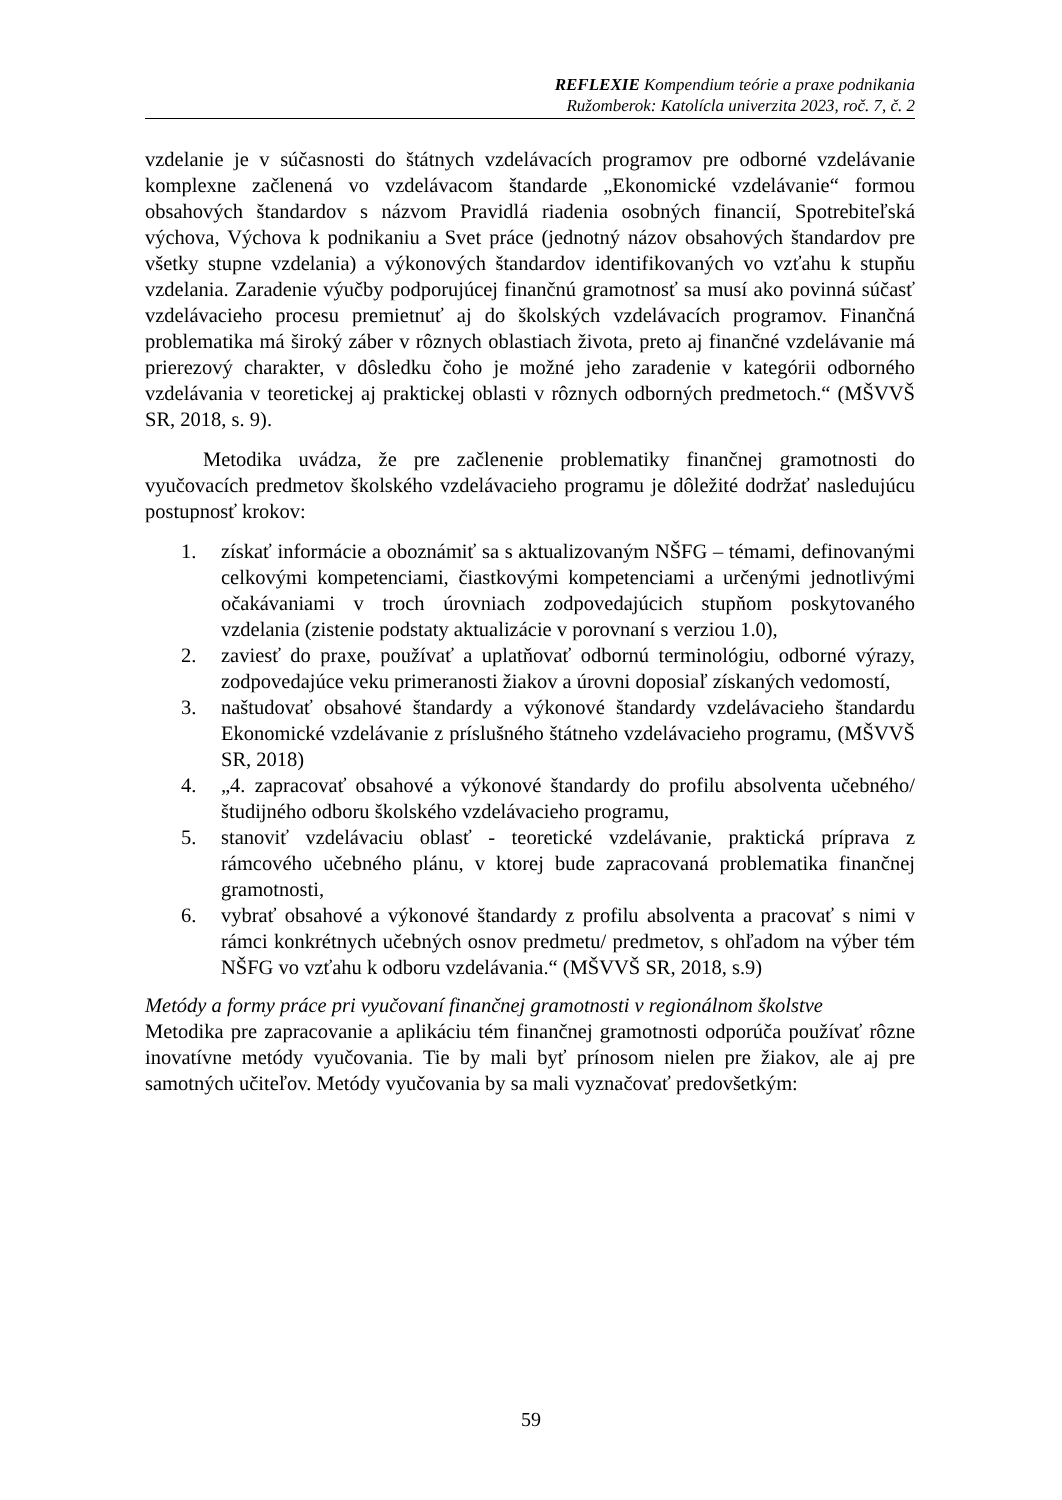REFLEXIE Kompendium teórie a praxe podnikania
Ružomberok: Katolícla univerzita 2023, roč. 7, č. 2
vzdelanie je v súčasnosti do štátnych vzdelávacích programov pre odborné vzdelávanie komplexne začlenená vo vzdelávacom štandarde „Ekonomické vzdelávanie“ formou obsahových štandardov s názvom Pravidlá riadenia osobných financií, Spotrebiteľská výchova, Výchova k podnikaniu a Svet práce (jednotný názov obsahových štandardov pre všetky stupne vzdelania) a výkonových štandardov identifikovaných vo vzťahu k stupňu vzdelania. Zaradenie výučby podporujúcej finančnú gramotnosť sa musí ako povinná súčasť vzdelávacieho procesu premietnuť aj do školských vzdelávacích programov. Finančná problematika má široký záber v rôznych oblastiach života, preto aj finančné vzdelávanie má prierezový charakter, v dôsledku čoho je možné jeho zaradenie v kategórii odborného vzdelávania v teoretickej aj praktickej oblasti v rôznych odborných predmetoch.“ (MŠVVŠ SR, 2018, s. 9).
Metodika uvádza, že pre začlenenie problematiky finančnej gramotnosti do vyučovacích predmetov školského vzdelávacieho programu je dôležité dodržať nasledujúcu postupnosť krokov:
1. získať informácie a oboznámiť sa s aktualizovaným NŠFG – témami, definovanými celkovými kompetenciami, čiastkovými kompetenciami a určenými jednotlivými očakávaniami v troch úrovniach zodpovedajúcich stupňom poskytovaného vzdelania (zistenie podstaty aktualizácie v porovnaní s verziou 1.0),
2. zaviesť do praxe, používať a uplatňovať odbornú terminológiu, odborné výrazy, zodpovedajúce veku primeranosti žiakov a úrovni doposiaľ získaných vedomostí,
3. naštudovať obsahové štandardy a výkonové štandardy vzdelávacieho štandardu Ekonomické vzdelávanie z príslušného štátneho vzdelávacieho programu, (MŠVVŠ SR, 2018)
4. „4. zapracovať obsahové a výkonové štandardy do profilu absolventa učebného/ študijného odboru školského vzdelávacieho programu,
5. stanoviť vzdelávaciu oblasť - teoretické vzdelávanie, praktická príprava z rámcového učebného plánu, v ktorej bude zapracovaná problematika finančnej gramotnosti,
6. vybrať obsahové a výkonové štandardy z profilu absolventa a pracovať s nimi v rámci konkrétnych učebných osnov predmetu/ predmetov, s ohľadom na výber tém NŠFG vo vzťahu k odboru vzdelávania.“ (MŠVVŠ SR, 2018, s.9)
Metódy a formy práce pri vyučovaní finančnej gramotnosti v regionálnom školstve
Metodika pre zapracovanie a aplikáciu tém finančnej gramotnosti odporúča používať rôzne inovatívne metódy vyučovania. Tie by mali byť prínosom nielen pre žiakov, ale aj pre samotných učiteľov. Metódy vyučovania by sa mali vyznačovať predovšetkým:
59